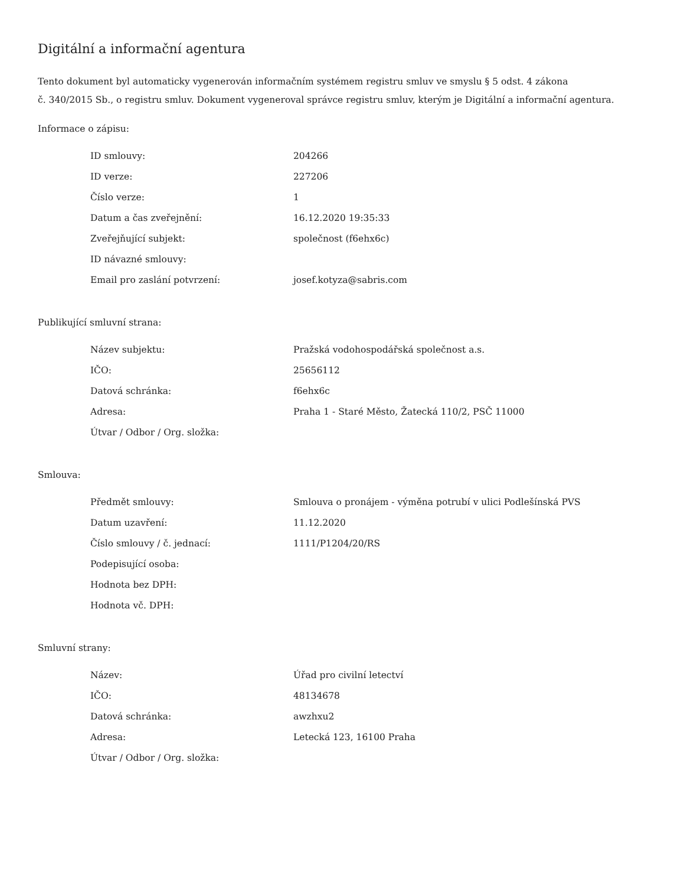Digitální a informační agentura
Tento dokument byl automaticky vygenerován informačním systémem registru smluv ve smyslu § 5 odst. 4 zákona
č. 340/2015 Sb., o registru smluv. Dokument vygeneroval správce registru smluv, kterým je Digitální a informační agentura.
Informace o zápisu:
| ID smlouvy: | 204266 |
| ID verze: | 227206 |
| Číslo verze: | 1 |
| Datum a čas zveřejnění: | 16.12.2020 19:35:33 |
| Zveřejňující subjekt: | společnost (f6ehx6c) |
| ID návazné smlouvy: | |
| Email pro zaslání potvrzení: | josef.kotyza@sabris.com |
Publikující smluvní strana:
| Název subjektu: | Pražská vodohospodářská společnost a.s. |
| IČO: | 25656112 |
| Datová schránka: | f6ehx6c |
| Adresa: | Praha 1 - Staré Město, Žatecká 110/2, PSČ 11000 |
| Útvar / Odbor / Org. složka: | |
Smlouva:
| Předmět smlouvy: | Smlouva o pronájem - výměna potrubí v ulici Podlešínská PVS |
| Datum uzavření: | 11.12.2020 |
| Číslo smlouvy / č. jednací: | 1111/P1204/20/RS |
| Podepisující osoba: | |
| Hodnota bez DPH: | |
| Hodnota vč. DPH: | |
Smluvní strany:
| Název: | Úřad pro civilní letectví |
| IČO: | 48134678 |
| Datová schránka: | awzhxu2 |
| Adresa: | Letecká 123, 16100 Praha |
| Útvar / Odbor / Org. složka: | |